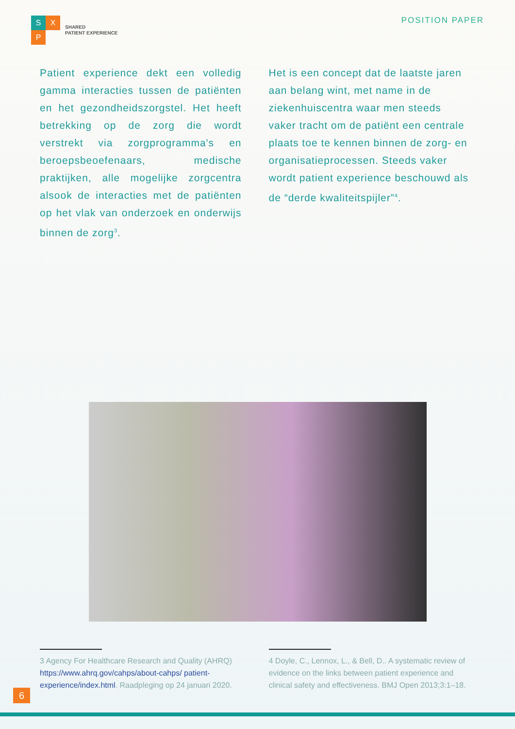S
X
P
SHARED
PATIENT EXPERIENCE
POSITION PAPER
Patient experience dekt een volledig gamma interacties tussen de patiënten en het gezondheidszorgstel. Het heeft betrekking op de zorg die wordt verstrekt via zorgprogramma's en beroepsbeoefenaars, medische praktijken, alle mogelijke zorgcentra alsook de interacties met de patiënten op het vlak van onderzoek en onderwijs binnen de zorg<sup>3</sup>.
Het is een concept dat de laatste jaren aan belang wint, met name in de ziekenhuiscentra waar men steeds vaker tracht om de patiënt een centrale plaats toe te kennen binnen de zorg- en organisatieprocessen. Steeds vaker wordt patient experience beschouwd als de “derde kwaliteitspijler”<sup>4</sup>.
3 Agency For Healthcare Research and Quality (AHRQ) https://www.ahrq.gov/cahps/about-cahps/ patient-experience/index.html. Raadpleging op 24 januari 2020.
4 Doyle, C., Lennox, L., & Bell, D.. A systematic review of evidence on the links between patient experience and clinical safety and effectiveness. BMJ Open 2013;3:1–18.
6